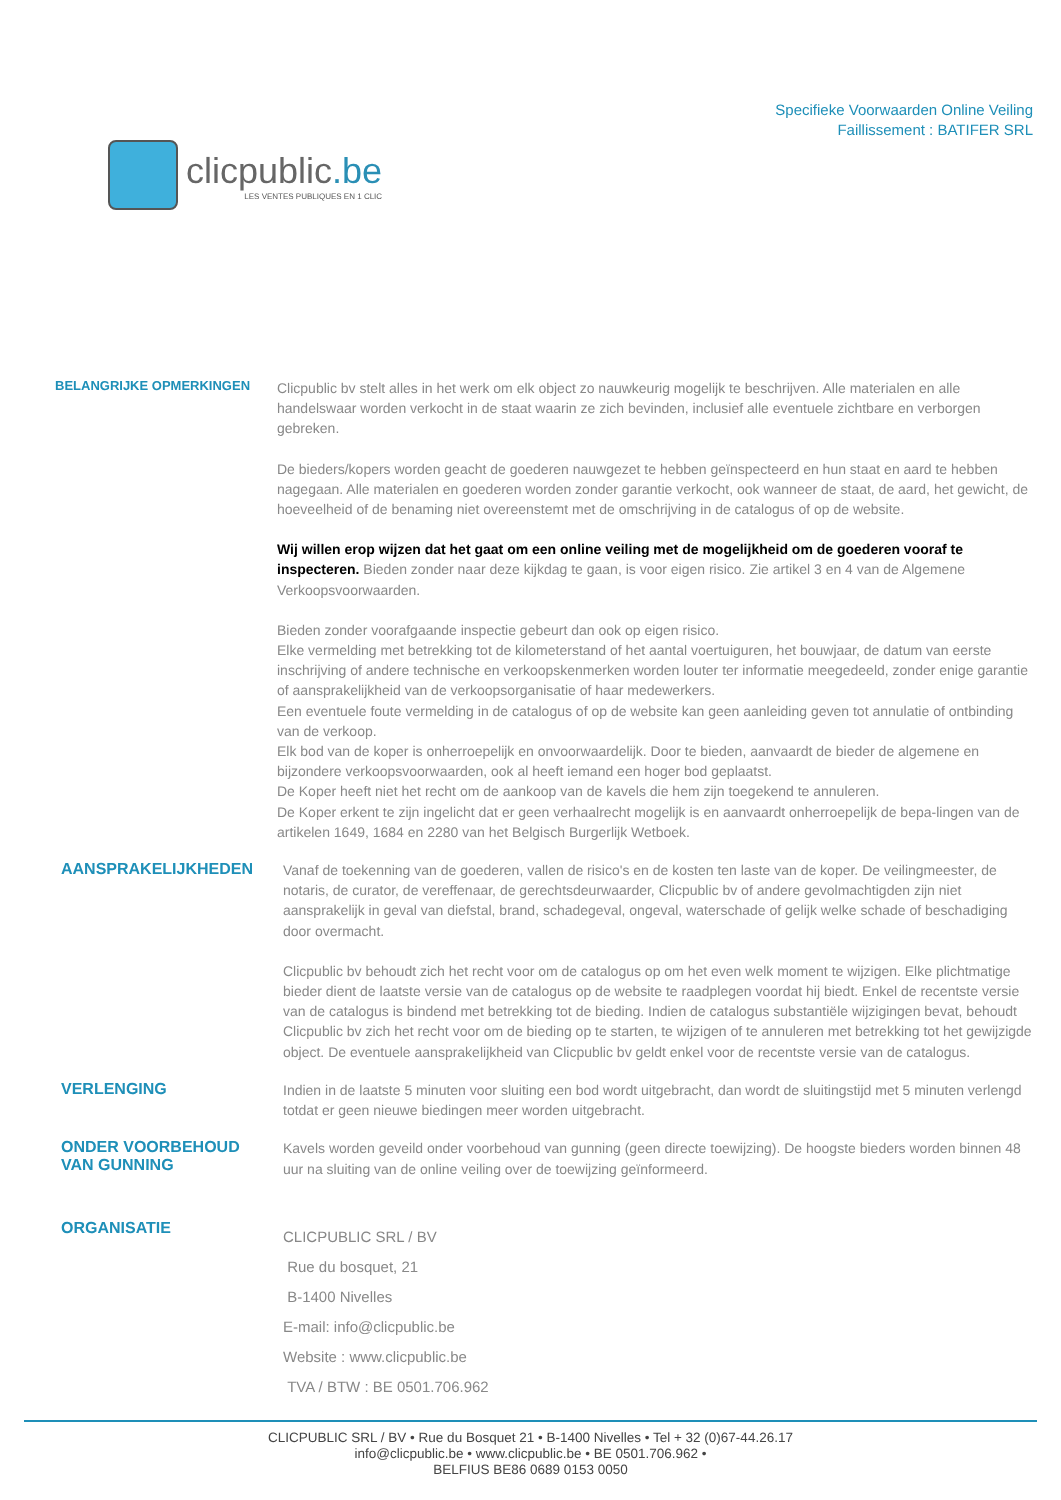clicpublic.be
LES VENTES PUBLIQUES EN 1 CLIC
Specifieke Voorwaarden Online Veiling
Faillissement : BATIFER SRL
BELANGRIJKE OPMERKINGEN
Clicpublic bv stelt alles in het werk om elk object zo nauwkeurig mogelijk te beschrijven. Alle materialen en alle handelswaar worden verkocht in de staat waarin ze zich bevinden, inclusief alle eventuele zichtbare en verborgen gebreken.
De bieders/kopers worden geacht de goederen nauwgezet te hebben geïnspecteerd en hun staat en aard te hebben nagegaan. Alle materialen en goederen worden zonder garantie verkocht, ook wanneer de staat, de aard, het gewicht, de hoeveelheid of de benaming niet overeenstemt met de omschrijving in de catalogus of op de website.
Wij willen erop wijzen dat het gaat om een online veiling met de mogelijkheid om de goederen vooraf te inspecteren. Bieden zonder naar deze kijkdag te gaan, is voor eigen risico. Zie artikel 3 en 4 van de Algemene Verkoopsvoorwaarden.
Bieden zonder voorafgaande inspectie gebeurt dan ook op eigen risico.
Elke vermelding met betrekking tot de kilometerstand of het aantal voertuiguren, het bouwjaar, de datum van eerste inschrijving of andere technische en verkoopskenmerken worden louter ter informatie meegedeeld, zonder enige garantie of aansprakelijkheid van de verkoopsorganisatie of haar medewerkers.
Een eventuele foute vermelding in de catalogus of op de website kan geen aanleiding geven tot annulatie of ontbinding van de verkoop.
Elk bod van de koper is onherroepelijk en onvoorwaardelijk. Door te bieden, aanvaardt de bieder de algemene en bijzondere verkoopsvoorwaarden, ook al heeft iemand een hoger bod geplaatst.
De Koper heeft niet het recht om de aankoop van de kavels die hem zijn toegekend te annuleren.
De Koper erkent te zijn ingelicht dat er geen verhaalrecht mogelijk is en aanvaardt onherroepelijk de bepa-lingen van de artikelen 1649, 1684 en 2280 van het Belgisch Burgerlijk Wetboek.
AANSPRAKELIJKHEDEN
Vanaf de toekenning van de goederen, vallen de risico's en de kosten ten laste van de koper. De veilingmeester, de notaris, de curator, de vereffenaar, de gerechtsdeurwaarder, Clicpublic bv of andere gevolmachtigden zijn niet aansprakelijk in geval van diefstal, brand, schadegeval, ongeval, waterschade of gelijk welke schade of beschadiging door overmacht.
Clicpublic bv behoudt zich het recht voor om de catalogus op om het even welk moment te wijzigen. Elke plichtmatige bieder dient de laatste versie van de catalogus op de website te raadplegen voordat hij biedt. Enkel de recentste versie van de catalogus is bindend met betrekking tot de bieding. Indien de catalogus substantiële wijzigingen bevat, behoudt Clicpublic bv zich het recht voor om de bieding op te starten, te wijzigen of te annuleren met betrekking tot het gewijzigde object. De eventuele aansprakelijkheid van Clicpublic bv geldt enkel voor de recentste versie van de catalogus.
VERLENGING
Indien in de laatste 5 minuten voor sluiting een bod wordt uitgebracht, dan wordt de sluitingstijd met 5 minuten verlengd totdat er geen nieuwe biedingen meer worden uitgebracht.
ONDER VOORBEHOUD
VAN GUNNING
Kavels worden geveild onder voorbehoud van gunning (geen directe toewijzing). De hoogste bieders worden binnen 48 uur na sluiting van de online veiling over de toewijzing geïnformeerd.
ORGANISATIE
CLICPUBLIC SRL / BV
Rue du bosquet, 21
B-1400 Nivelles
E-mail: info@clicpublic.be
Website : www.clicpublic.be
TVA / BTW : BE 0501.706.962
CLICPUBLIC SRL / BV • Rue du Bosquet 21 • B-1400 Nivelles • Tel + 32 (0)67-44.26.17
info@clicpublic.be • www.clicpublic.be • BE 0501.706.962 •
BELFIUS BE86 0689 0153 0050